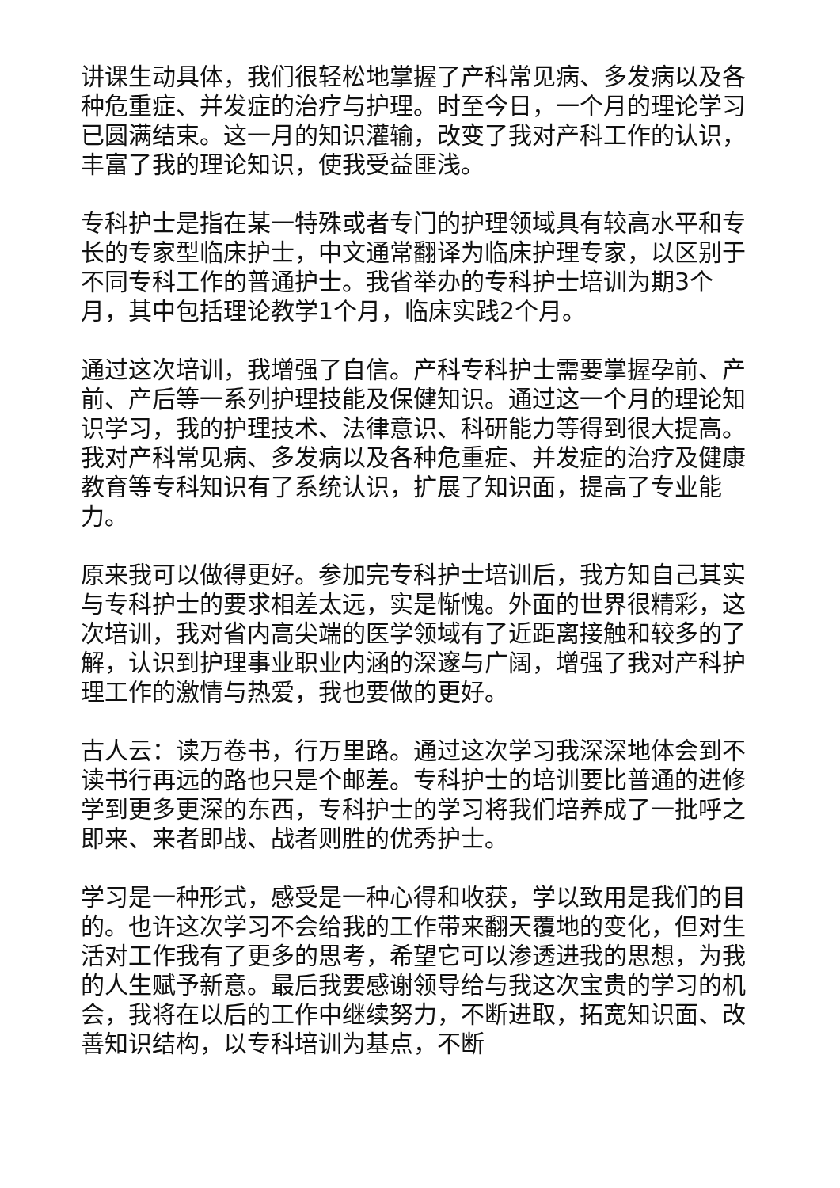讲课生动具体，我们很轻松地掌握了产科常见病、多发病以及各种危重症、并发症的治疗与护理。时至今日，一个月的理论学习已圆满结束。这一月的知识灌输，改变了我对产科工作的认识，丰富了我的理论知识，使我受益匪浅。
专科护士是指在某一特殊或者专门的护理领域具有较高水平和专长的专家型临床护士，中文通常翻译为临床护理专家，以区别于不同专科工作的普通护士。我省举办的专科护士培训为期3个月，其中包括理论教学1个月，临床实践2个月。
通过这次培训，我增强了自信。产科专科护士需要掌握孕前、产前、产后等一系列护理技能及保健知识。通过这一个月的理论知识学习，我的护理技术、法律意识、科研能力等得到很大提高。我对产科常见病、多发病以及各种危重症、并发症的治疗及健康教育等专科知识有了系统认识，扩展了知识面，提高了专业能力。
原来我可以做得更好。参加完专科护士培训后，我方知自己其实与专科护士的要求相差太远，实是惭愧。外面的世界很精彩，这次培训，我对省内高尖端的医学领域有了近距离接触和较多的了解，认识到护理事业职业内涵的深邃与广阔，增强了我对产科护理工作的激情与热爱，我也要做的更好。
古人云：读万卷书，行万里路。通过这次学习我深深地体会到不读书行再远的路也只是个邮差。专科护士的培训要比普通的进修学到更多更深的东西，专科护士的学习将我们培养成了一批呼之即来、来者即战、战者则胜的优秀护士。
学习是一种形式，感受是一种心得和收获，学以致用是我们的目的。也许这次学习不会给我的工作带来翻天覆地的变化，但对生活对工作我有了更多的思考，希望它可以渗透进我的思想，为我的人生赋予新意。最后我要感谢领导给与我这次宝贵的学习的机会，我将在以后的工作中继续努力，不断进取，拓宽知识面、改善知识结构，以专科培训为基点，不断